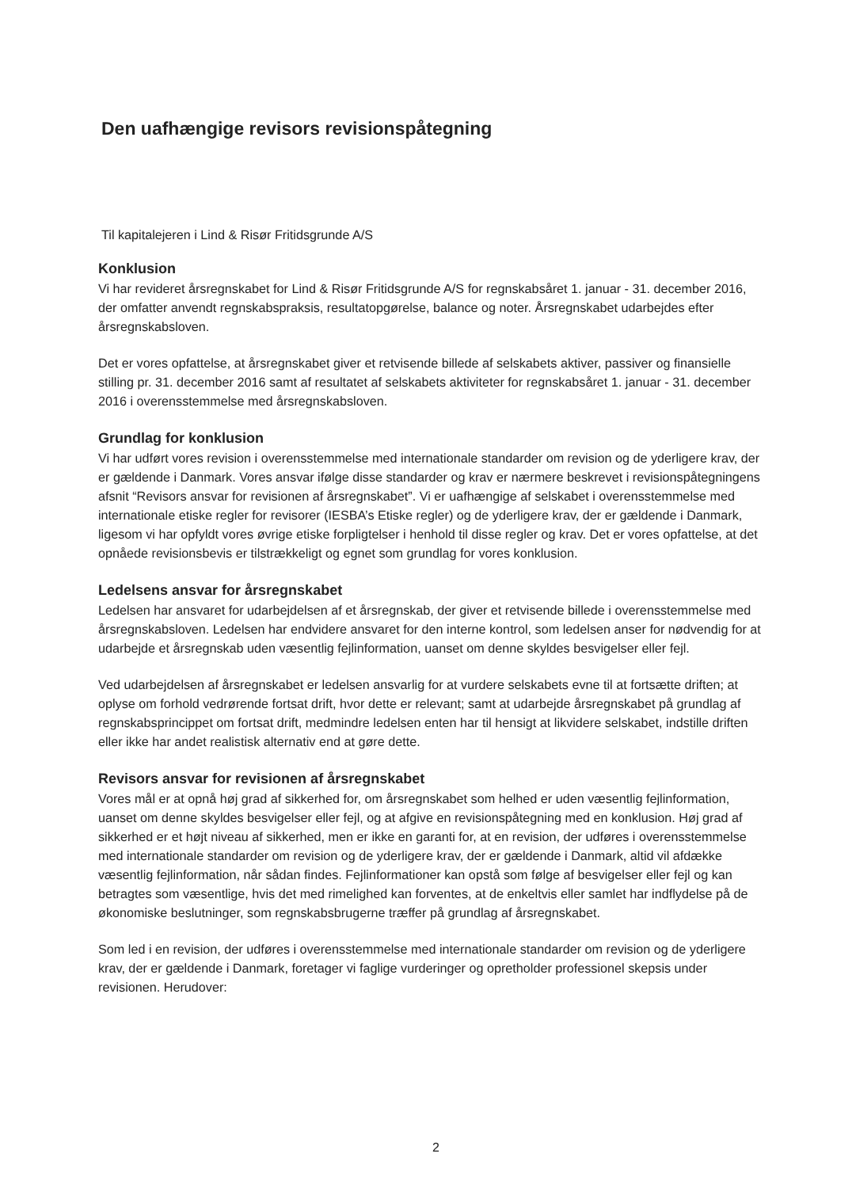Den uafhængige revisors revisionspåtegning
Til kapitalejeren i Lind & Risør Fritidsgrunde A/S
Konklusion
Vi har revideret årsregnskabet for Lind & Risør Fritidsgrunde A/S for regnskabsåret 1. januar - 31. december 2016, der omfatter anvendt regnskabspraksis, resultatopgørelse, balance og noter. Årsregnskabet udarbejdes efter årsregnskabsloven.
Det er vores opfattelse, at årsregnskabet giver et retvisende billede af selskabets aktiver, passiver og finansielle stilling pr. 31. december 2016 samt af resultatet af selskabets aktiviteter for regnskabsåret 1. januar - 31. december 2016 i overensstemmelse med årsregnskabsloven.
Grundlag for konklusion
Vi har udført vores revision i overensstemmelse med internationale standarder om revision og de yderligere krav, der er gældende i Danmark. Vores ansvar ifølge disse standarder og krav er nærmere beskrevet i revisionspåtegningens afsnit “Revisors ansvar for revisionen af årsregnskabet”. Vi er uafhængige af selskabet i overensstemmelse med internationale etiske regler for revisorer (IESBA’s Etiske regler) og de yderligere krav, der er gældende i Danmark, ligesom vi har opfyldt vores øvrige etiske forpligtelser i henhold til disse regler og krav. Det er vores opfattelse, at det opnåede revisionsbevis er tilstrækkeligt og egnet som grundlag for vores konklusion.
Ledelsens ansvar for årsregnskabet
Ledelsen har ansvaret for udarbejdelsen af et årsregnskab, der giver et retvisende billede i overensstemmelse med årsregnskabsloven. Ledelsen har endvidere ansvaret for den interne kontrol, som ledelsen anser for nødvendig for at udarbejde et årsregnskab uden væsentlig fejlinformation, uanset om denne skyldes besvigelser eller fejl.
Ved udarbejdelsen af årsregnskabet er ledelsen ansvarlig for at vurdere selskabets evne til at fortsætte driften; at oplyse om forhold vedrørende fortsat drift, hvor dette er relevant; samt at udarbejde årsregnskabet på grundlag af regnskabsprincippet om fortsat drift, medmindre ledelsen enten har til hensigt at likvidere selskabet, indstille driften eller ikke har andet realistisk alternativ end at gøre dette.
Revisors ansvar for revisionen af årsregnskabet
Vores mål er at opnå høj grad af sikkerhed for, om årsregnskabet som helhed er uden væsentlig fejlinformation, uanset om denne skyldes besvigelser eller fejl, og at afgive en revisionspåtegning med en konklusion. Høj grad af sikkerhed er et højt niveau af sikkerhed, men er ikke en garanti for, at en revision, der udføres i overensstemmelse med internationale standarder om revision og de yderligere krav, der er gældende i Danmark, altid vil afdække væsentlig fejlinformation, når sådan findes. Fejlinformationer kan opstå som følge af besvigelser eller fejl og kan betragtes som væsentlige, hvis det med rimelighed kan forventes, at de enkeltvis eller samlet har indflydelse på de økonomiske beslutninger, som regnskabsbrugerne træffer på grundlag af årsregnskabet.
Som led i en revision, der udføres i overensstemmelse med internationale standarder om revision og de yderligere krav, der er gældende i Danmark, foretager vi faglige vurderinger og opretholder professionel skepsis under revisionen. Herudover:
2